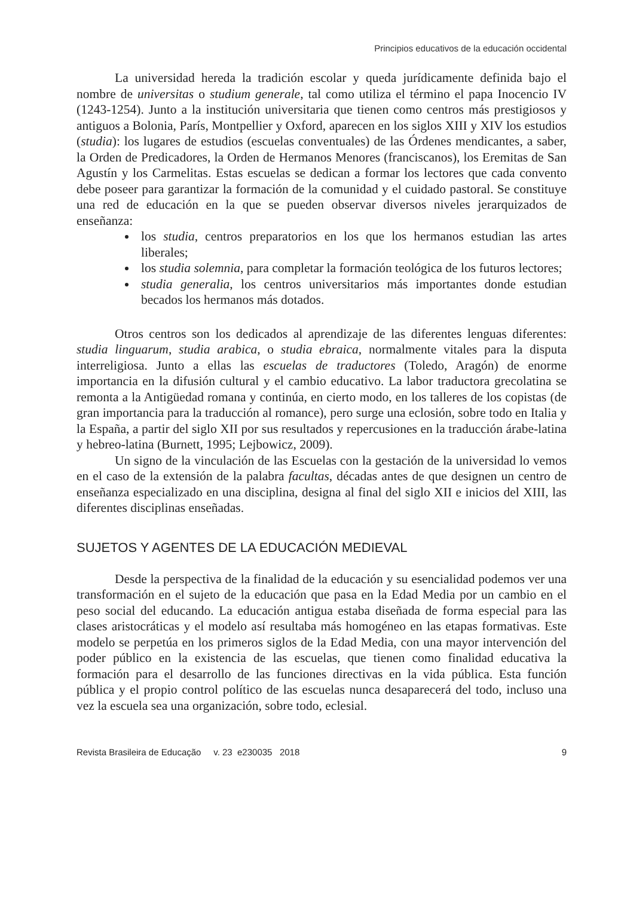Principios educativos de la educación occidental
La universidad hereda la tradición escolar y queda jurídicamente definida bajo el nombre de universitas o studium generale, tal como utiliza el término el papa Inocencio IV (1243-1254). Junto a la institución universitaria que tienen como centros más prestigiosos y antiguos a Bolonia, París, Montpellier y Oxford, aparecen en los siglos XIII y XIV los estudios (studia): los lugares de estudios (escuelas conventuales) de las Órdenes mendicantes, a saber, la Orden de Predicadores, la Orden de Hermanos Menores (franciscanos), los Eremitas de San Agustín y los Carmelitas. Estas escuelas se dedican a formar los lectores que cada convento debe poseer para garantizar la formación de la comunidad y el cuidado pastoral. Se constituye una red de educación en la que se pueden observar diversos niveles jerarquizados de enseñanza:
los studia, centros preparatorios en los que los hermanos estudian las artes liberales;
los studia solemnia, para completar la formación teológica de los futuros lectores;
studia generalia, los centros universitarios más importantes donde estudian becados los hermanos más dotados.
Otros centros son los dedicados al aprendizaje de las diferentes lenguas diferentes: studia linguarum, studia arabica, o studia ebraica, normalmente vitales para la disputa interreligiosa. Junto a ellas las escuelas de traductores (Toledo, Aragón) de enorme importancia en la difusión cultural y el cambio educativo. La labor traductora grecolatina se remonta a la Antigüedad romana y continúa, en cierto modo, en los talleres de los copistas (de gran importancia para la traducción al romance), pero surge una eclosión, sobre todo en Italia y la España, a partir del siglo XII por sus resultados y repercusiones en la traducción árabe-latina y hebreo-latina (Burnett, 1995; Lejbowicz, 2009).
Un signo de la vinculación de las Escuelas con la gestación de la universidad lo vemos en el caso de la extensión de la palabra facultas, décadas antes de que designen un centro de enseñanza especializado en una disciplina, designa al final del siglo XII e inicios del XIII, las diferentes disciplinas enseñadas.
SUJETOS Y AGENTES DE LA EDUCACIÓN MEDIEVAL
Desde la perspectiva de la finalidad de la educación y su esencialidad podemos ver una transformación en el sujeto de la educación que pasa en la Edad Media por un cambio en el peso social del educando. La educación antigua estaba diseñada de forma especial para las clases aristocráticas y el modelo así resultaba más homogéneo en las etapas formativas. Este modelo se perpetúa en los primeros siglos de la Edad Media, con una mayor intervención del poder público en la existencia de las escuelas, que tienen como finalidad educativa la formación para el desarrollo de las funciones directivas en la vida pública. Esta función pública y el propio control político de las escuelas nunca desaparecerá del todo, incluso una vez la escuela sea una organización, sobre todo, eclesial.
Revista Brasileira de Educação v. 23 e230035 2018 9